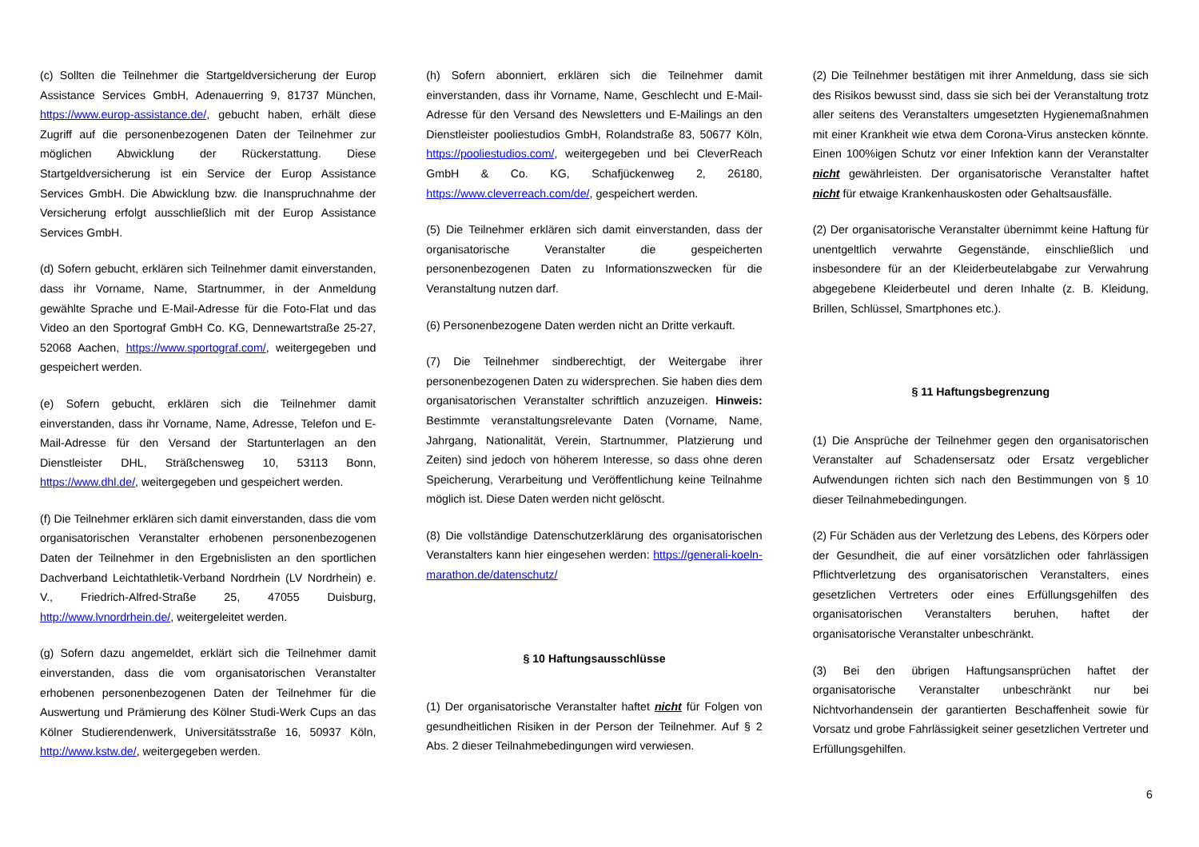(c) Sollten die Teilnehmer die Startgeldversicherung der Europ Assistance Services GmbH, Adenauerring 9, 81737 München, https://www.europ-assistance.de/, gebucht haben, erhält diese Zugriff auf die personenbezogenen Daten der Teilnehmer zur möglichen Abwicklung der Rückerstattung. Diese Startgeldversicherung ist ein Service der Europ Assistance Services GmbH. Die Abwicklung bzw. die Inanspruchnahme der Versicherung erfolgt ausschließlich mit der Europ Assistance Services GmbH.
(d) Sofern gebucht, erklären sich Teilnehmer damit einverstanden, dass ihr Vorname, Name, Startnummer, in der Anmeldung gewählte Sprache und E-Mail-Adresse für die Foto-Flat und das Video an den Sportograf GmbH Co. KG, Dennewartstraße 25-27, 52068 Aachen, https://www.sportograf.com/, weitergegeben und gespeichert werden.
(e) Sofern gebucht, erklären sich die Teilnehmer damit einverstanden, dass ihr Vorname, Name, Adresse, Telefon und E-Mail-Adresse für den Versand der Startunterlagen an den Dienstleister DHL, Sträßchensweg 10, 53113 Bonn, https://www.dhl.de/, weitergegeben und gespeichert werden.
(f) Die Teilnehmer erklären sich damit einverstanden, dass die vom organisatorischen Veranstalter erhobenen personenbezogenen Daten der Teilnehmer in den Ergebnislisten an den sportlichen Dachverband Leichtathletik-Verband Nordrhein (LV Nordrhein) e. V., Friedrich-Alfred-Straße 25, 47055 Duisburg, http://www.lvnordrhein.de/, weitergeleitet werden.
(g) Sofern dazu angemeldet, erklärt sich die Teilnehmer damit einverstanden, dass die vom organisatorischen Veranstalter erhobenen personenbezogenen Daten der Teilnehmer für die Auswertung und Prämierung des Kölner Studi-Werk Cups an das Kölner Studierendenwerk, Universitätsstraße 16, 50937 Köln, http://www.kstw.de/, weitergegeben werden.
(h) Sofern abonniert, erklären sich die Teilnehmer damit einverstanden, dass ihr Vorname, Name, Geschlecht und E-Mail-Adresse für den Versand des Newsletters und E-Mailings an den Dienstleister pooliestudios GmbH, Rolandstraße 83, 50677 Köln, https://pooliestudios.com/, weitergegeben und bei CleverReach GmbH & Co. KG, Schafjückenweg 2, 26180, https://www.cleverreach.com/de/, gespeichert werden.
(5) Die Teilnehmer erklären sich damit einverstanden, dass der organisatorische Veranstalter die gespeicherten personenbezogenen Daten zu Informationszwecken für die Veranstaltung nutzen darf.
(6) Personenbezogene Daten werden nicht an Dritte verkauft.
(7) Die Teilnehmer sindberechtigt, der Weitergabe ihrer personenbezogenen Daten zu widersprechen. Sie haben dies dem organisatorischen Veranstalter schriftlich anzuzeigen. Hinweis: Bestimmte veranstaltungsrelevante Daten (Vorname, Name, Jahrgang, Nationalität, Verein, Startnummer, Platzierung und Zeiten) sind jedoch von höherem Interesse, so dass ohne deren Speicherung, Verarbeitung und Veröffentlichung keine Teilnahme möglich ist. Diese Daten werden nicht gelöscht.
(8) Die vollständige Datenschutzerklärung des organisatorischen Veranstalters kann hier eingesehen werden: https://generali-koeln-marathon.de/datenschutz/
§ 10 Haftungsausschlüsse
(1) Der organisatorische Veranstalter haftet nicht für Folgen von gesundheitlichen Risiken in der Person der Teilnehmer. Auf § 2 Abs. 2 dieser Teilnahmebedingungen wird verwiesen.
(2) Die Teilnehmer bestätigen mit ihrer Anmeldung, dass sie sich des Risikos bewusst sind, dass sie sich bei der Veranstaltung trotz aller seitens des Veranstalters umgesetzten Hygienemaßnahmen mit einer Krankheit wie etwa dem Corona-Virus anstecken könnte. Einen 100%igen Schutz vor einer Infektion kann der Veranstalter nicht gewährleisten. Der organisatorische Veranstalter haftet nicht für etwaige Krankenhauskosten oder Gehaltsausfälle.
(2) Der organisatorische Veranstalter übernimmt keine Haftung für unentgeltlich verwahrte Gegenstände, einschließlich und insbesondere für an der Kleiderbeutelabgabe zur Verwahrung abgegebene Kleiderbeutel und deren Inhalte (z. B. Kleidung, Brillen, Schlüssel, Smartphones etc.).
§ 11 Haftungsbegrenzung
(1) Die Ansprüche der Teilnehmer gegen den organisatorischen Veranstalter auf Schadensersatz oder Ersatz vergeblicher Aufwendungen richten sich nach den Bestimmungen von § 10 dieser Teilnahmebedingungen.
(2) Für Schäden aus der Verletzung des Lebens, des Körpers oder der Gesundheit, die auf einer vorsätzlichen oder fahrlässigen Pflichtverletzung des organisatorischen Veranstalters, eines gesetzlichen Vertreters oder eines Erfüllungsgehilfen des organisatorischen Veranstalters beruhen, haftet der organisatorische Veranstalter unbeschränkt.
(3) Bei den übrigen Haftungsansprüchen haftet der organisatorische Veranstalter unbeschränkt nur bei Nichtvorhandensein der garantierten Beschaffenheit sowie für Vorsatz und grobe Fahrlässigkeit seiner gesetzlichen Vertreter und Erfüllungsgehilfen.
6